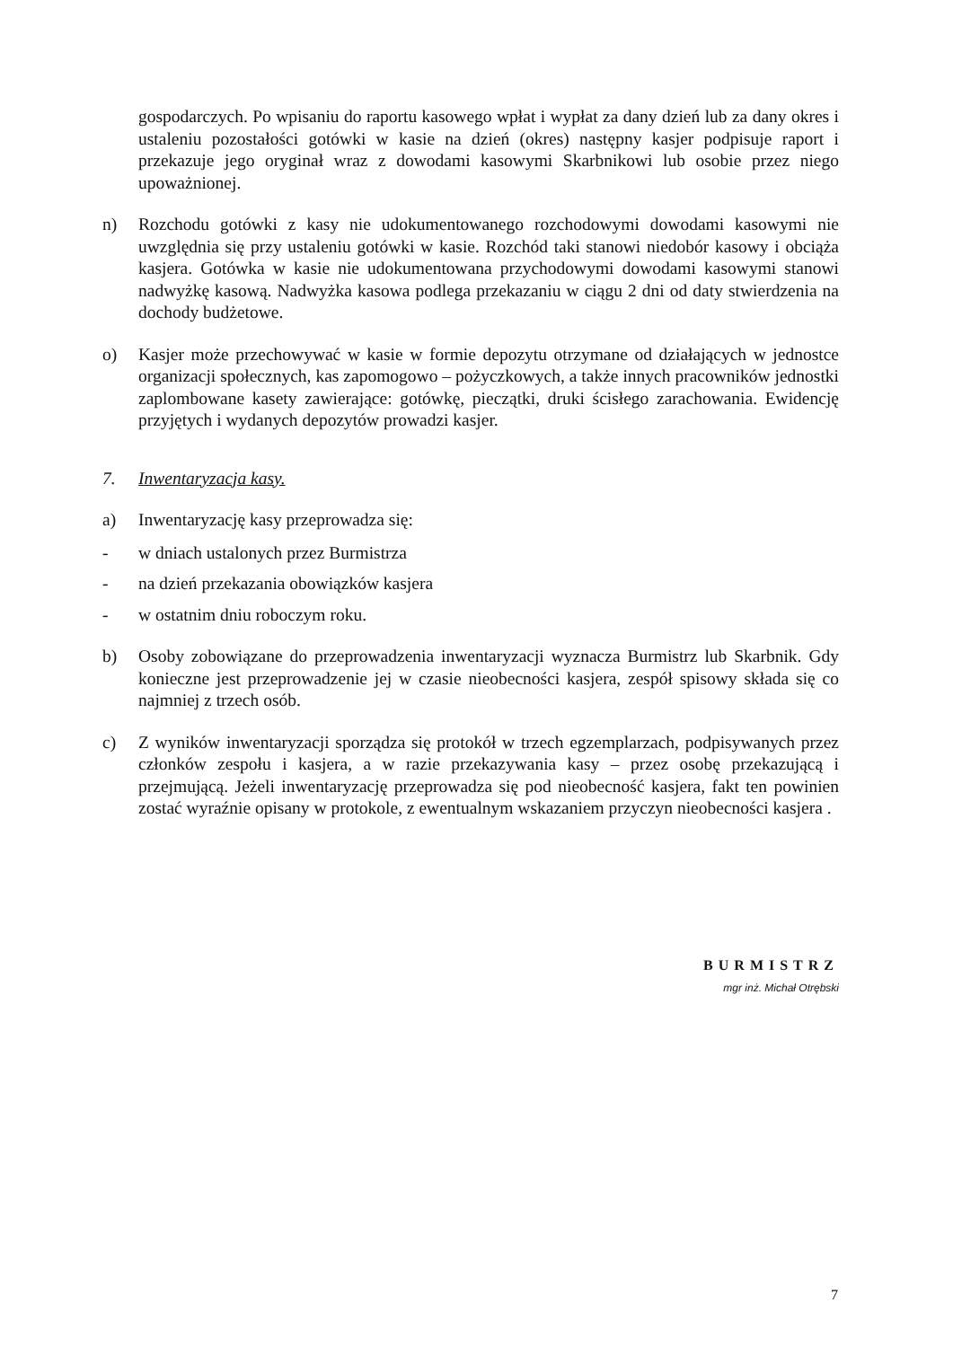gospodarczych. Po wpisaniu do raportu kasowego wpłat i wypłat za dany dzień lub za dany okres i ustaleniu pozostałości gotówki w kasie na dzień (okres) następny kasjer podpisuje raport i przekazuje jego oryginał wraz z dowodami kasowymi Skarbnikowi lub osobie przez niego upoważnionej.
n) Rozchodu gotówki z kasy nie udokumentowanego rozchodowymi dowodami kasowymi nie uwzględnia się przy ustaleniu gotówki w kasie. Rozchód taki stanowi niedobór kasowy i obciąża kasjera. Gotówka w kasie nie udokumentowana przychodowymi dowodami kasowymi stanowi nadwyżkę kasową. Nadwyżka kasowa podlega przekazaniu w ciągu 2 dni od daty stwierdzenia na dochody budżetowe.
o) Kasjer może przechowywać w kasie w formie depozytu otrzymane od działających w jednostce organizacji społecznych, kas zapomogowo – pożyczkowych, a także innych pracowników jednostki zaplombowane kasety zawierające: gotówkę, pieczątki, druki ścisłego zarachowania. Ewidencję przyjętych i wydanych depozytów prowadzi kasjer.
7. Inwentaryzacja kasy.
a) Inwentaryzację kasy przeprowadza się:
- w dniach ustalonych przez Burmistrza
- na dzień przekazania obowiązków kasjera
- w ostatnim dniu roboczym roku.
b) Osoby zobowiązane do przeprowadzenia inwentaryzacji wyznacza Burmistrz lub Skarbnik. Gdy konieczne jest przeprowadzenie jej w czasie nieobecności kasjera, zespół spisowy składa się co najmniej z trzech osób.
c) Z wyników inwentaryzacji sporządza się protokół w trzech egzemplarzach, podpisywanych przez członków zespołu i kasjera, a w razie przekazywania kasy – przez osobę przekazującą i przejmującą. Jeżeli inwentaryzację przeprowadza się pod nieobecność kasjera, fakt ten powinien zostać wyraźnie opisany w protokole, z ewentualnym wskazaniem przyczyn nieobecności kasjera .
BURMISTRZ
mgr inż. Michał Otrębski
7